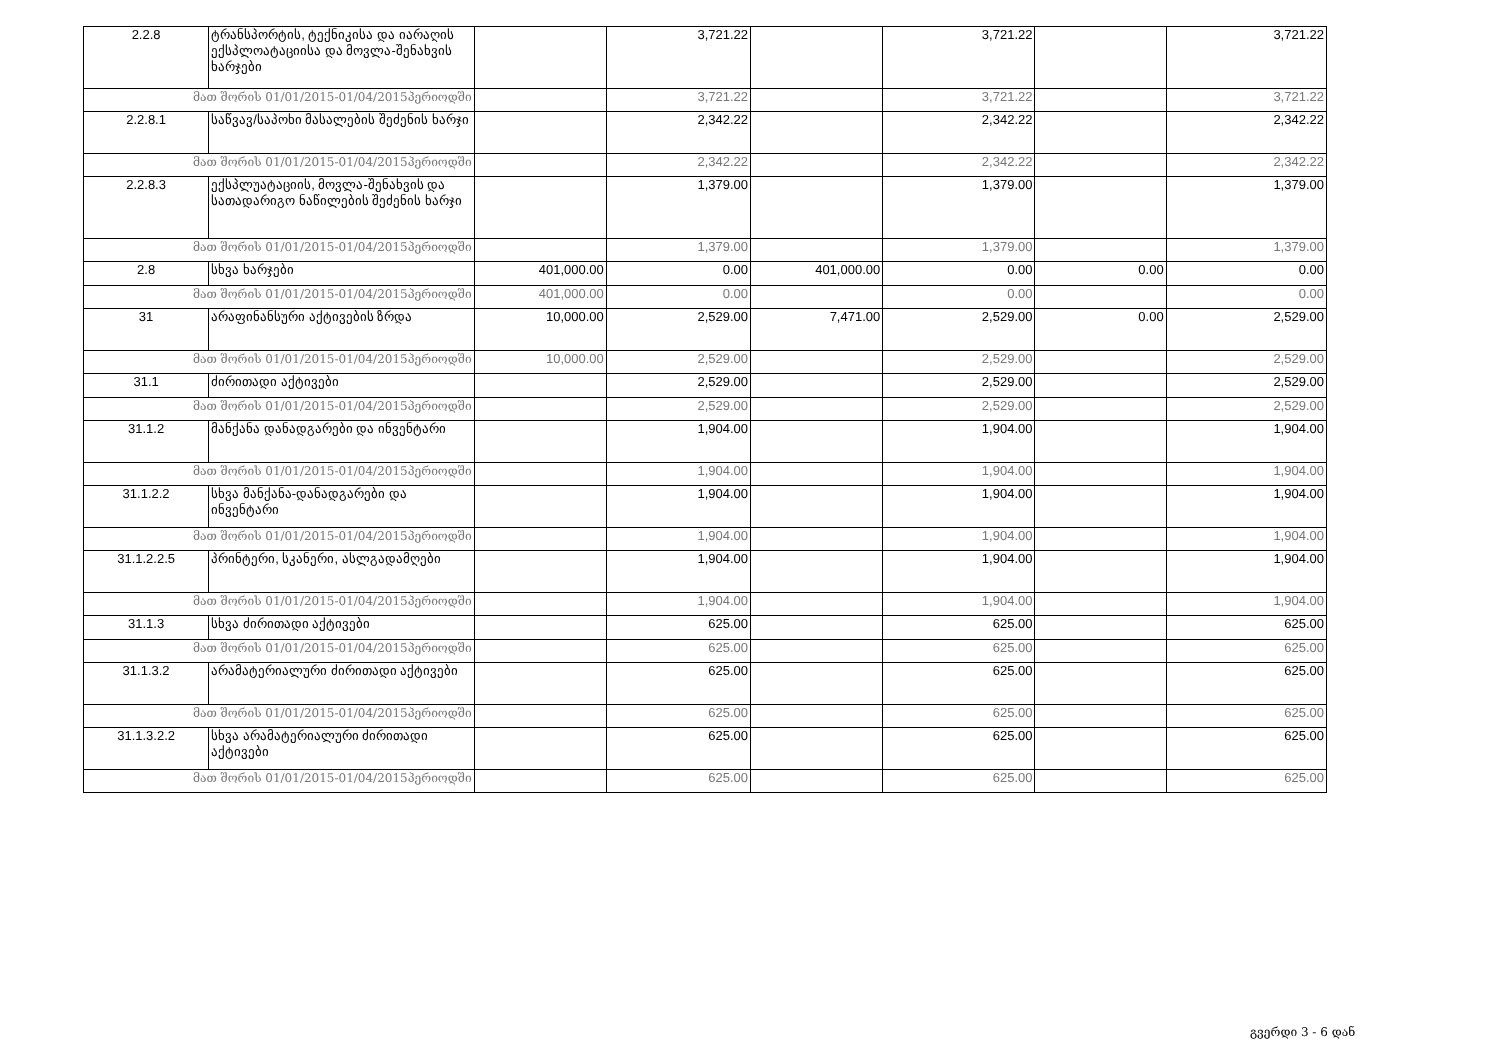| 2.2.8 | ტრანსპორტის, ტექნიკისა და იარაღის ექსპლოატაციისა და მოვლა-შენახვის ხარჯები | | 3,721.22 | | 3,721.22 | | 3,721.22 |
| მათ შორის 01/01/2015-01/04/2015პერიოდში | | | 3,721.22 | | 3,721.22 | | 3,721.22 |
| 2.2.8.1 | საწვავ/საპოხი მასალების შეძენის ხარჯი | | 2,342.22 | | 2,342.22 | | 2,342.22 |
| მათ შორის 01/01/2015-01/04/2015პერიოდში | | | 2,342.22 | | 2,342.22 | | 2,342.22 |
| 2.2.8.3 | ექსპლუატაციის, მოვლა-შენახვის და სათადარიგო ნაწილების შეძენის ხარჯი | | 1,379.00 | | 1,379.00 | | 1,379.00 |
| მათ შორის 01/01/2015-01/04/2015პერიოდში | | | 1,379.00 | | 1,379.00 | | 1,379.00 |
| 2.8 | სხვა ხარჯები | 401,000.00 | 0.00 | 401,000.00 | 0.00 | 0.00 | 0.00 |
| მათ შორის 01/01/2015-01/04/2015პერიოდში | | 401,000.00 | 0.00 | | 0.00 | | 0.00 |
| 31 | არაფინანსური აქტივების ზრდა | 10,000.00 | 2,529.00 | 7,471.00 | 2,529.00 | 0.00 | 2,529.00 |
| მათ შორის 01/01/2015-01/04/2015პერიოდში | | 10,000.00 | 2,529.00 | | 2,529.00 | | 2,529.00 |
| 31.1 | ძირითადი აქტივები | | 2,529.00 | | 2,529.00 | | 2,529.00 |
| მათ შორის 01/01/2015-01/04/2015პერიოდში | | | 2,529.00 | | 2,529.00 | | 2,529.00 |
| 31.1.2 | მანქანა დანადგარები და ინვენტარი | | 1,904.00 | | 1,904.00 | | 1,904.00 |
| მათ შორის 01/01/2015-01/04/2015პერიოდში | | | 1,904.00 | | 1,904.00 | | 1,904.00 |
| 31.1.2.2 | სხვა მანქანა-დანადგარები და ინვენტარი | | 1,904.00 | | 1,904.00 | | 1,904.00 |
| მათ შორის 01/01/2015-01/04/2015პერიოდში | | | 1,904.00 | | 1,904.00 | | 1,904.00 |
| 31.1.2.2.5 | პრინტერი, სკანერი, ასლგადამღები | | 1,904.00 | | 1,904.00 | | 1,904.00 |
| მათ შორის 01/01/2015-01/04/2015პერიოდში | | | 1,904.00 | | 1,904.00 | | 1,904.00 |
| 31.1.3 | სხვა ძირითადი აქტივები | | 625.00 | | 625.00 | | 625.00 |
| მათ შორის 01/01/2015-01/04/2015პერიოდში | | | 625.00 | | 625.00 | | 625.00 |
| 31.1.3.2 | არამატერიალური ძირითადი აქტივები | | 625.00 | | 625.00 | | 625.00 |
| მათ შორის 01/01/2015-01/04/2015პერიოდში | | | 625.00 | | 625.00 | | 625.00 |
| 31.1.3.2.2 | სხვა არამატერიალური ძირითადი აქტივები | | 625.00 | | 625.00 | | 625.00 |
| მათ შორის 01/01/2015-01/04/2015პერიოდში | | | 625.00 | | 625.00 | | 625.00 |
გვერდი 3 - 6 დან